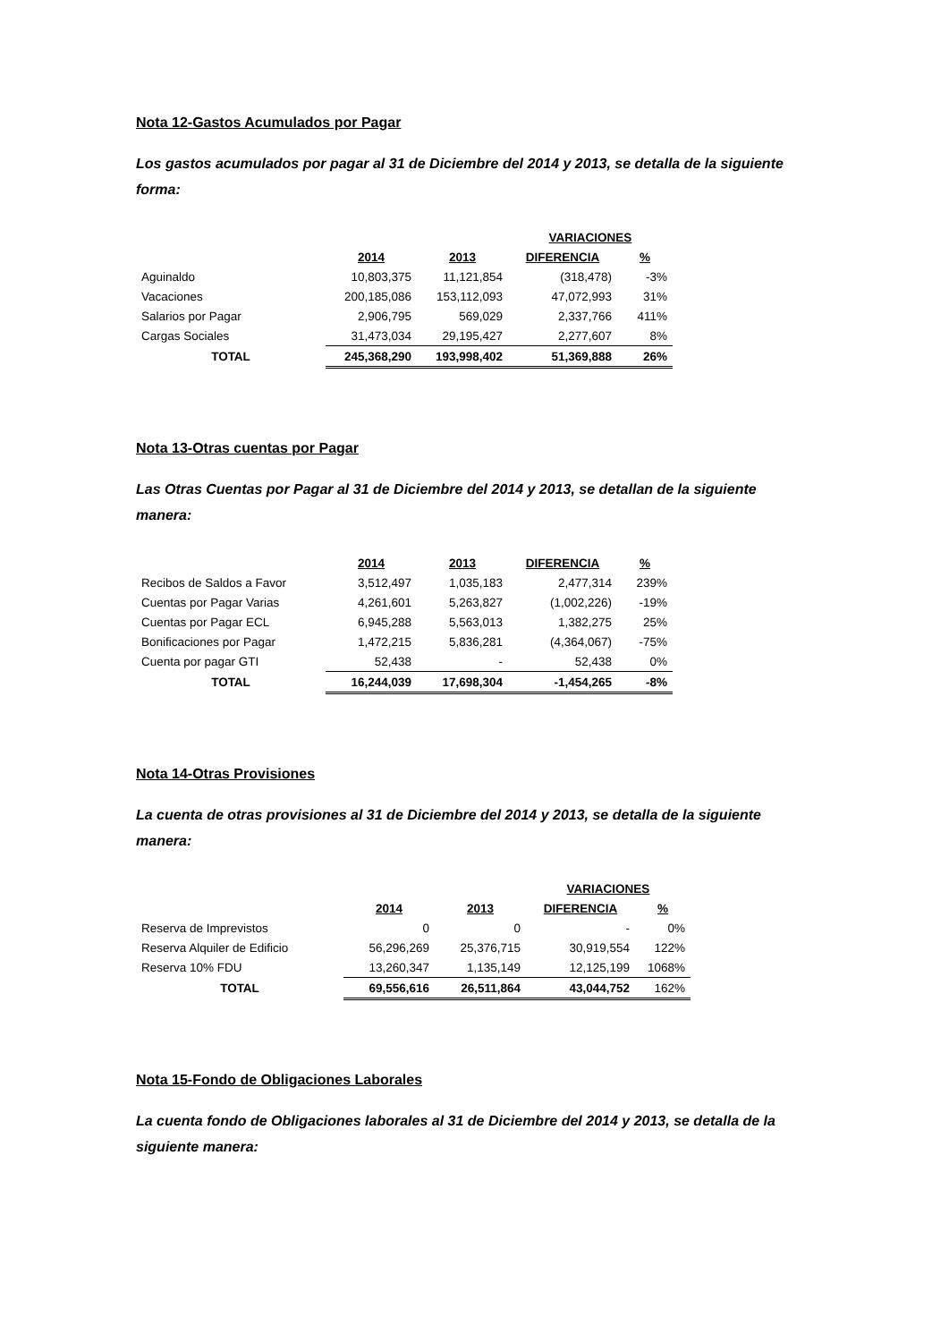Nota 12-Gastos Acumulados por Pagar
Los gastos acumulados por pagar al 31 de Diciembre del 2014 y 2013, se detalla de la siguiente forma:
| | | | VARIACIONES | |
| | 2014 | 2013 | DIFERENCIA | % |
| Aguinaldo | 10,803,375 | 11,121,854 | (318,478) | -3% |
| Vacaciones | 200,185,086 | 153,112,093 | 47,072,993 | 31% |
| Salarios por Pagar | 2,906,795 | 569,029 | 2,337,766 | 411% |
| Cargas Sociales | 31,473,034 | 29,195,427 | 2,277,607 | 8% |
| TOTAL | 245,368,290 | 193,998,402 | 51,369,888 | 26% |
Nota 13-Otras cuentas por Pagar
Las Otras Cuentas por Pagar al 31 de Diciembre del 2014 y 2013, se detallan de la siguiente manera:
| | 2014 | 2013 | DIFERENCIA | % |
| Recibos de Saldos a Favor | 3,512,497 | 1,035,183 | 2,477,314 | 239% |
| Cuentas por Pagar Varias | 4,261,601 | 5,263,827 | (1,002,226) | -19% |
| Cuentas por Pagar ECL | 6,945,288 | 5,563,013 | 1,382,275 | 25% |
| Bonificaciones por Pagar | 1,472,215 | 5,836,281 | (4,364,067) | -75% |
| Cuenta por pagar GTI | 52,438 | - | 52,438 | 0% |
| TOTAL | 16,244,039 | 17,698,304 | -1,454,265 | -8% |
Nota 14-Otras Provisiones
La cuenta de otras provisiones al 31 de Diciembre del 2014 y 2013, se detalla de la siguiente manera:
| | | | VARIACIONES | |
| | 2014 | 2013 | DIFERENCIA | % |
| Reserva de Imprevistos | 0 | 0 | - | 0% |
| Reserva Alquiler de Edificio | 56,296,269 | 25,376,715 | 30,919,554 | 122% |
| Reserva 10% FDU | 13,260,347 | 1,135,149 | 12,125,199 | 1068% |
| TOTAL | 69,556,616 | 26,511,864 | 43,044,752 | 162% |
Nota 15-Fondo de Obligaciones Laborales
La cuenta fondo de Obligaciones laborales al 31 de Diciembre del 2014 y 2013, se detalla de la siguiente manera: